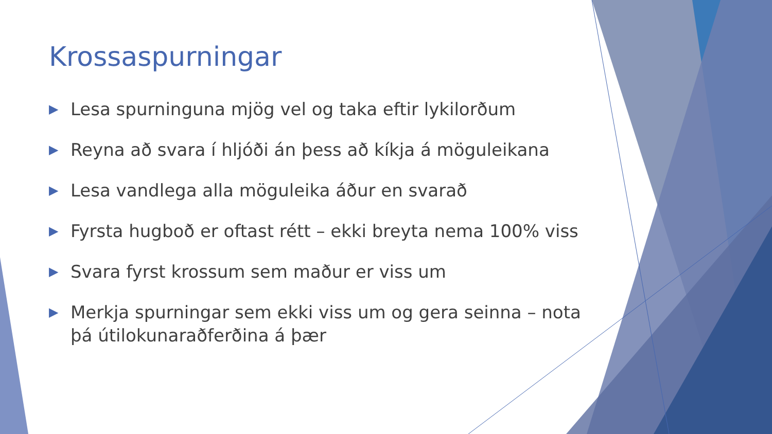Krossaspurningar
▶ Lesa spurninguna mjög vel og taka eftir lykilorðum
▶ Reyna að svara í hljóði án þess að kíkja á möguleikana
▶ Lesa vandlega alla möguleika áður en svarað
▶ Fyrsta hugboð er oftast rétt – ekki breyta nema 100% viss
▶ Svara fyrst krossum sem maður er viss um
▶ Merkja spurningar sem ekki viss um og gera seinna – nota þá útilokunaraðferðina á þær